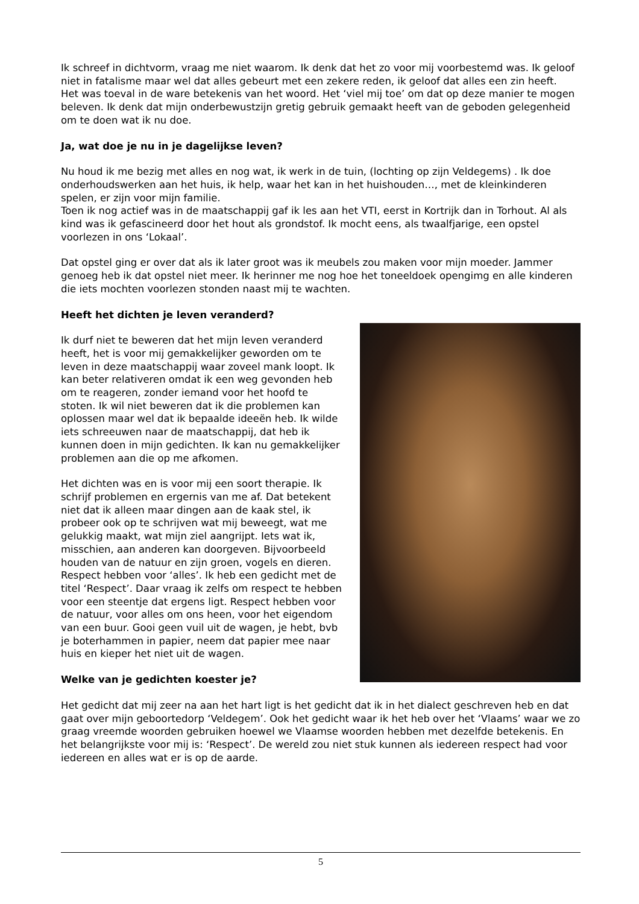Ik schreef in dichtvorm, vraag me niet waarom. Ik denk dat het zo voor mij voorbestemd was. Ik geloof niet in fatalisme maar wel dat alles gebeurt met een zekere reden, ik geloof dat alles een zin heeft.
Het was toeval in de ware betekenis van het woord. Het ‘viel mij toe’ om dat op deze manier te mogen beleven. Ik denk dat mijn onderbewustzijn gretig gebruik gemaakt heeft van de geboden gelegenheid om te doen wat ik nu doe.
Ja, wat doe je nu in je dagelijkse leven?
Nu houd ik me bezig met alles en nog wat, ik werk in de tuin, (lochting op zijn Veldegems) . Ik doe onderhoudswerken aan het huis, ik help, waar het kan in het huishouden…, met de kleinkinderen spelen, er zijn voor mijn familie.
Toen ik nog actief was in de maatschappij gaf ik les aan het VTI, eerst in Kortrijk dan in Torhout. Al als kind was ik gefascineerd door het hout als grondstof. Ik mocht eens, als twaalfjarige, een opstel voorlezen in ons ‘Lokaal’.
Dat opstel ging er over dat als ik later groot was ik meubels zou maken voor mijn moeder. Jammer genoeg heb ik dat opstel niet meer. Ik herinner me nog hoe het toneeldoek opengimg en alle kinderen die iets mochten voorlezen stonden naast mij te wachten.
Heeft het dichten je leven veranderd?
Ik durf niet te beweren dat het mijn leven veranderd heeft, het is voor mij gemakkelijker geworden om te leven in deze maatschappij waar zoveel mank loopt. Ik kan beter relativeren omdat ik een weg gevonden heb om te reageren, zonder iemand voor het hoofd te stoten. Ik wil niet beweren dat ik die problemen kan oplossen maar wel dat ik bepaalde ideeën heb. Ik wilde iets schreeuwen naar de maatschappij, dat heb ik kunnen doen in mijn gedichten. Ik kan nu gemakkelijker problemen aan die op me afkomen.
Het dichten was en is voor mij een soort therapie. Ik schrijf problemen en ergernis van me af. Dat betekent niet dat ik alleen maar dingen aan de kaak stel, ik probeer ook op te schrijven wat mij beweegt, wat me gelukkig maakt, wat mijn ziel aangrijpt. Iets wat ik, misschien, aan anderen kan doorgeven. Bijvoorbeeld houden van de natuur en zijn groen, vogels en dieren. Respect hebben voor ‘alles’. Ik heb een gedicht met de titel ‘Respect’. Daar vraag ik zelfs om respect te hebben voor een steentje dat ergens ligt. Respect hebben voor de natuur, voor alles om ons heen, voor het eigendom van een buur. Gooi geen vuil uit de wagen, je hebt, bvb je boterhammen in papier, neem dat papier mee naar huis en kieper het niet uit de wagen.
Welke van je gedichten koester je?
Het gedicht dat mij zeer na aan het hart ligt is het gedicht dat ik in het dialect geschreven heb en dat gaat over mijn geboortedorp ‘Veldegem’. Ook het gedicht waar ik het heb over het ‘Vlaams’ waar we zo graag vreemde woorden gebruiken hoewel we Vlaamse woorden hebben met dezelfde betekenis. En het belangrijkste voor mij is: ‘Respect’. De wereld zou niet stuk kunnen als iedereen respect had voor iedereen en alles wat er is op de aarde.
5